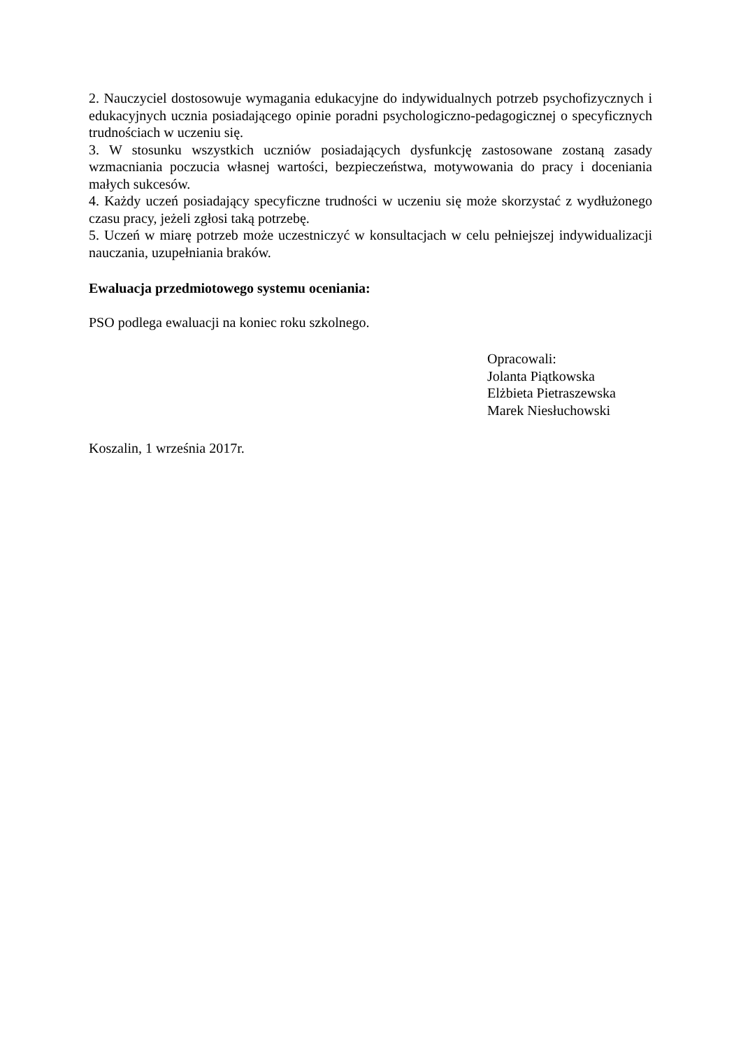2. Nauczyciel dostosowuje wymagania edukacyjne do indywidualnych potrzeb psychofizycznych i edukacyjnych ucznia posiadającego opinie poradni psychologiczno-pedagogicznej o specyficznych trudnościach w uczeniu się.
3. W stosunku wszystkich uczniów posiadających dysfunkcję zastosowane zostaną zasady wzmacniania poczucia własnej wartości, bezpieczeństwa, motywowania do pracy i doceniania małych sukcesów.
4. Każdy uczeń posiadający specyficzne trudności w uczeniu się może skorzystać z wydłużonego czasu pracy, jeżeli zgłosi taką potrzebę.
5. Uczeń w miarę potrzeb może uczestniczyć w konsultacjach w celu pełniejszej indywidualizacji nauczania, uzupełniania braków.
Ewaluacja przedmiotowego systemu oceniania:
PSO podlega ewaluacji na koniec roku szkolnego.
Opracowali:
Jolanta Piątkowska
Elżbieta Pietraszewska
Marek Niesłuchowski
Koszalin, 1 września 2017r.